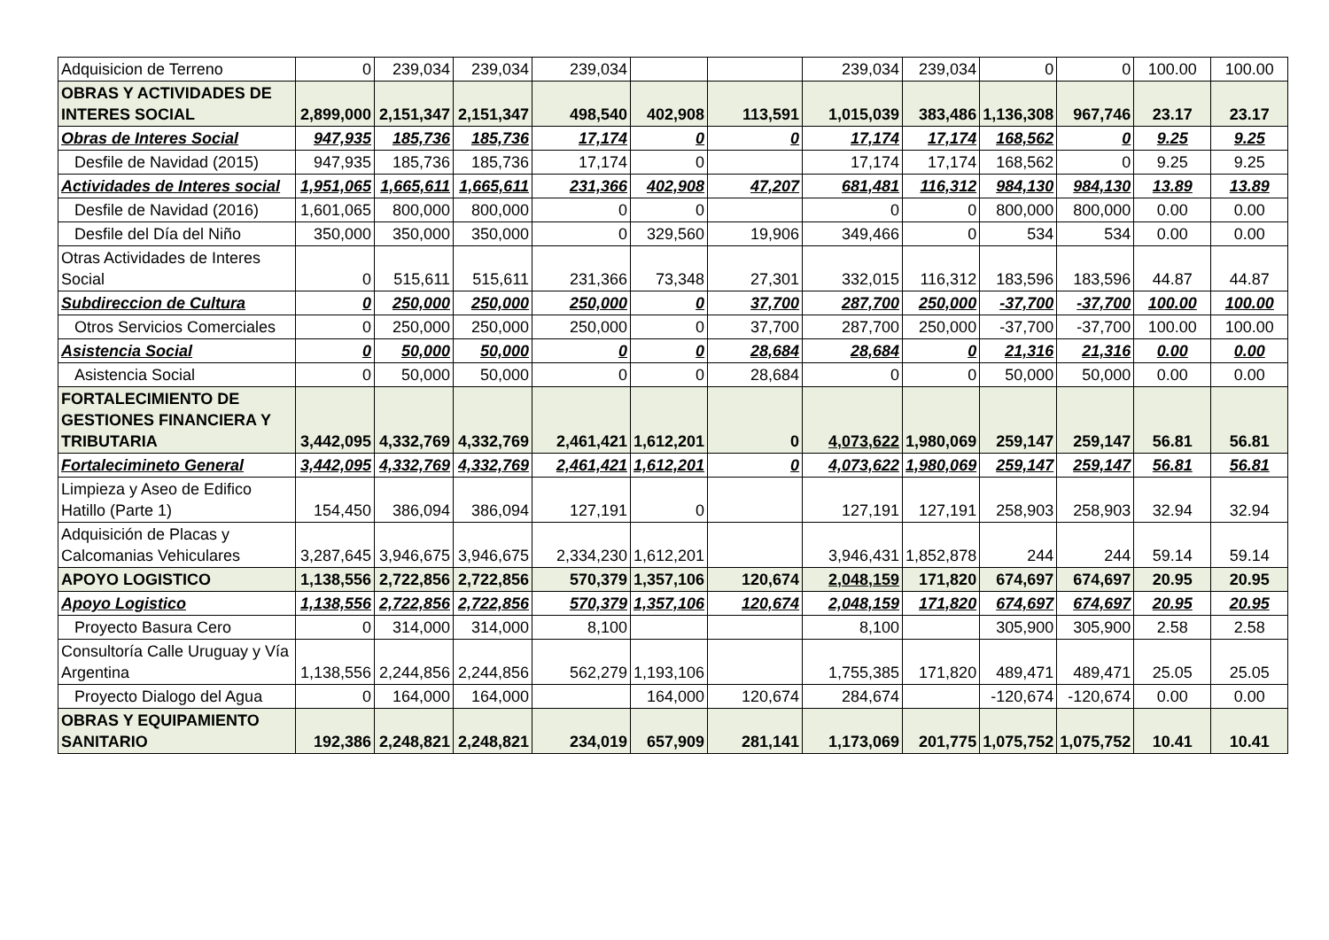| Adquisicion de Terreno | 0 | 239,034 | 239,034 | 239,034 | | | 239,034 | 239,034 | 0 | 0 | 100.00 | 100.00 |
| OBRAS Y ACTIVIDADES DE INTERES SOCIAL | 2,899,000 | 2,151,347 | 2,151,347 | 498,540 | 402,908 | 113,591 | 1,015,039 | 383,486 | 1,136,308 | 967,746 | 23.17 | 23.17 |
| Obras de Interes Social | 947,935 | 185,736 | 185,736 | 17,174 | 0 | 0 | 17,174 | 17,174 | 168,562 | 0 | 9.25 | 9.25 |
| Desfile de Navidad (2015) | 947,935 | 185,736 | 185,736 | 17,174 | 0 | | 17,174 | 17,174 | 168,562 | 0 | 9.25 | 9.25 |
| Actividades de Interes social | 1,951,065 | 1,665,611 | 1,665,611 | 231,366 | 402,908 | 47,207 | 681,481 | 116,312 | 984,130 | 984,130 | 13.89 | 13.89 |
| Desfile de Navidad (2016) | 1,601,065 | 800,000 | 800,000 | 0 | 0 | | 0 | 0 | 800,000 | 800,000 | 0.00 | 0.00 |
| Desfile del Día del Niño | 350,000 | 350,000 | 350,000 | 0 | 329,560 | 19,906 | 349,466 | 0 | 534 | 534 | 0.00 | 0.00 |
| Otras Actividades de Interes Social | 0 | 515,611 | 515,611 | 231,366 | 73,348 | 27,301 | 332,015 | 116,312 | 183,596 | 183,596 | 44.87 | 44.87 |
| Subdireccion de Cultura | 0 | 250,000 | 250,000 | 250,000 | 0 | 37,700 | 287,700 | 250,000 | -37,700 | -37,700 | 100.00 | 100.00 |
| Otros Servicios Comerciales | 0 | 250,000 | 250,000 | 250,000 | 0 | 37,700 | 287,700 | 250,000 | -37,700 | -37,700 | 100.00 | 100.00 |
| Asistencia Social | 0 | 50,000 | 50,000 | 0 | 0 | 28,684 | 28,684 | 0 | 21,316 | 21,316 | 0.00 | 0.00 |
| Asistencia Social | 0 | 50,000 | 50,000 | 0 | 0 | 28,684 | 0 | 0 | 50,000 | 50,000 | 0.00 | 0.00 |
| FORTALECIMIENTO DE GESTIONES FINANCIERA Y TRIBUTARIA | 3,442,095 | 4,332,769 | 4,332,769 | 2,461,421 | 1,612,201 | 0 | 4,073,622 | 1,980,069 | 259,147 | 259,147 | 56.81 | 56.81 |
| Fortalecimineto General | 3,442,095 | 4,332,769 | 4,332,769 | 2,461,421 | 1,612,201 | 0 | 4,073,622 | 1,980,069 | 259,147 | 259,147 | 56.81 | 56.81 |
| Limpieza y Aseo de Edifico Hatillo (Parte 1) | 154,450 | 386,094 | 386,094 | 127,191 | 0 | | 127,191 | 127,191 | 258,903 | 258,903 | 32.94 | 32.94 |
| Adquisición de Placas y Calcomanias Vehiculares | 3,287,645 | 3,946,675 | 3,946,675 | 2,334,230 | 1,612,201 | | 3,946,431 | 1,852,878 | 244 | 244 | 59.14 | 59.14 |
| APOYO LOGISTICO | 1,138,556 | 2,722,856 | 2,722,856 | 570,379 | 1,357,106 | 120,674 | 2,048,159 | 171,820 | 674,697 | 674,697 | 20.95 | 20.95 |
| Apoyo Logistico | 1,138,556 | 2,722,856 | 2,722,856 | 570,379 | 1,357,106 | 120,674 | 2,048,159 | 171,820 | 674,697 | 674,697 | 20.95 | 20.95 |
| Proyecto Basura Cero | 0 | 314,000 | 314,000 | 8,100 | | | 8,100 | | 305,900 | 305,900 | 2.58 | 2.58 |
| Consultoría Calle Uruguay y Vía Argentina | 1,138,556 | 2,244,856 | 2,244,856 | 562,279 | 1,193,106 | | 1,755,385 | 171,820 | 489,471 | 489,471 | 25.05 | 25.05 |
| Proyecto Dialogo del Agua | 0 | 164,000 | 164,000 | | 164,000 | 120,674 | 284,674 | | -120,674 | -120,674 | 0.00 | 0.00 |
| OBRAS Y EQUIPAMIENTO SANITARIO | 192,386 | 2,248,821 | 2,248,821 | 234,019 | 657,909 | 281,141 | 1,173,069 | 201,775 | 1,075,752 | 1,075,752 | 10.41 | 10.41 |